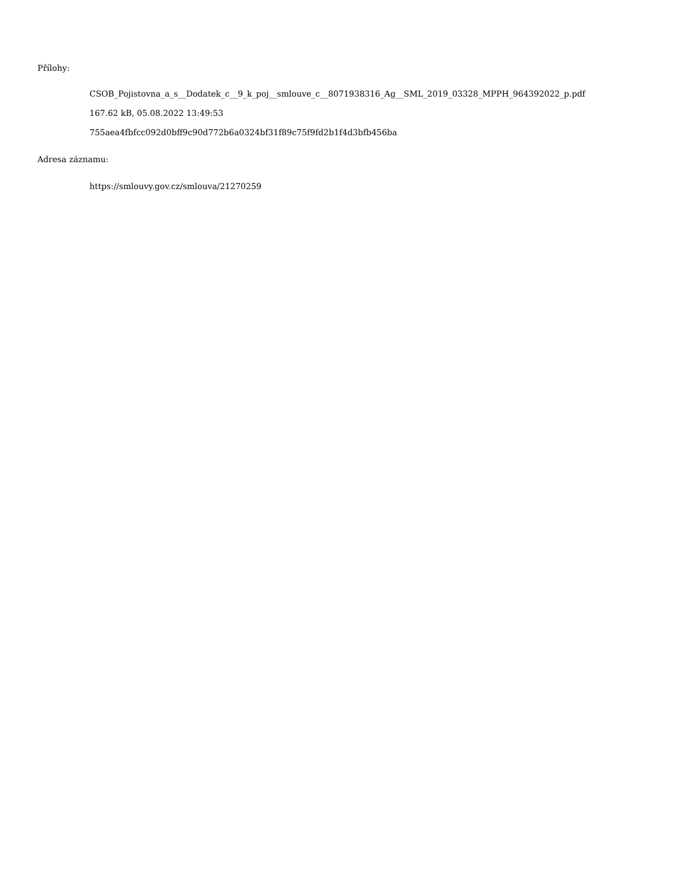Přílohy:
CSOB_Pojistovna_a_s__Dodatek_c__9_k_poj__smlouve_c__8071938316_Ag__SML_2019_03328_MPPH_964392022_p.pdf
167.62 kB, 05.08.2022 13:49:53
755aea4fbfcc092d0bff9c90d772b6a0324bf31f89c75f9fd2b1f4d3bfb456ba
Adresa záznamu:
https://smlouvy.gov.cz/smlouva/21270259